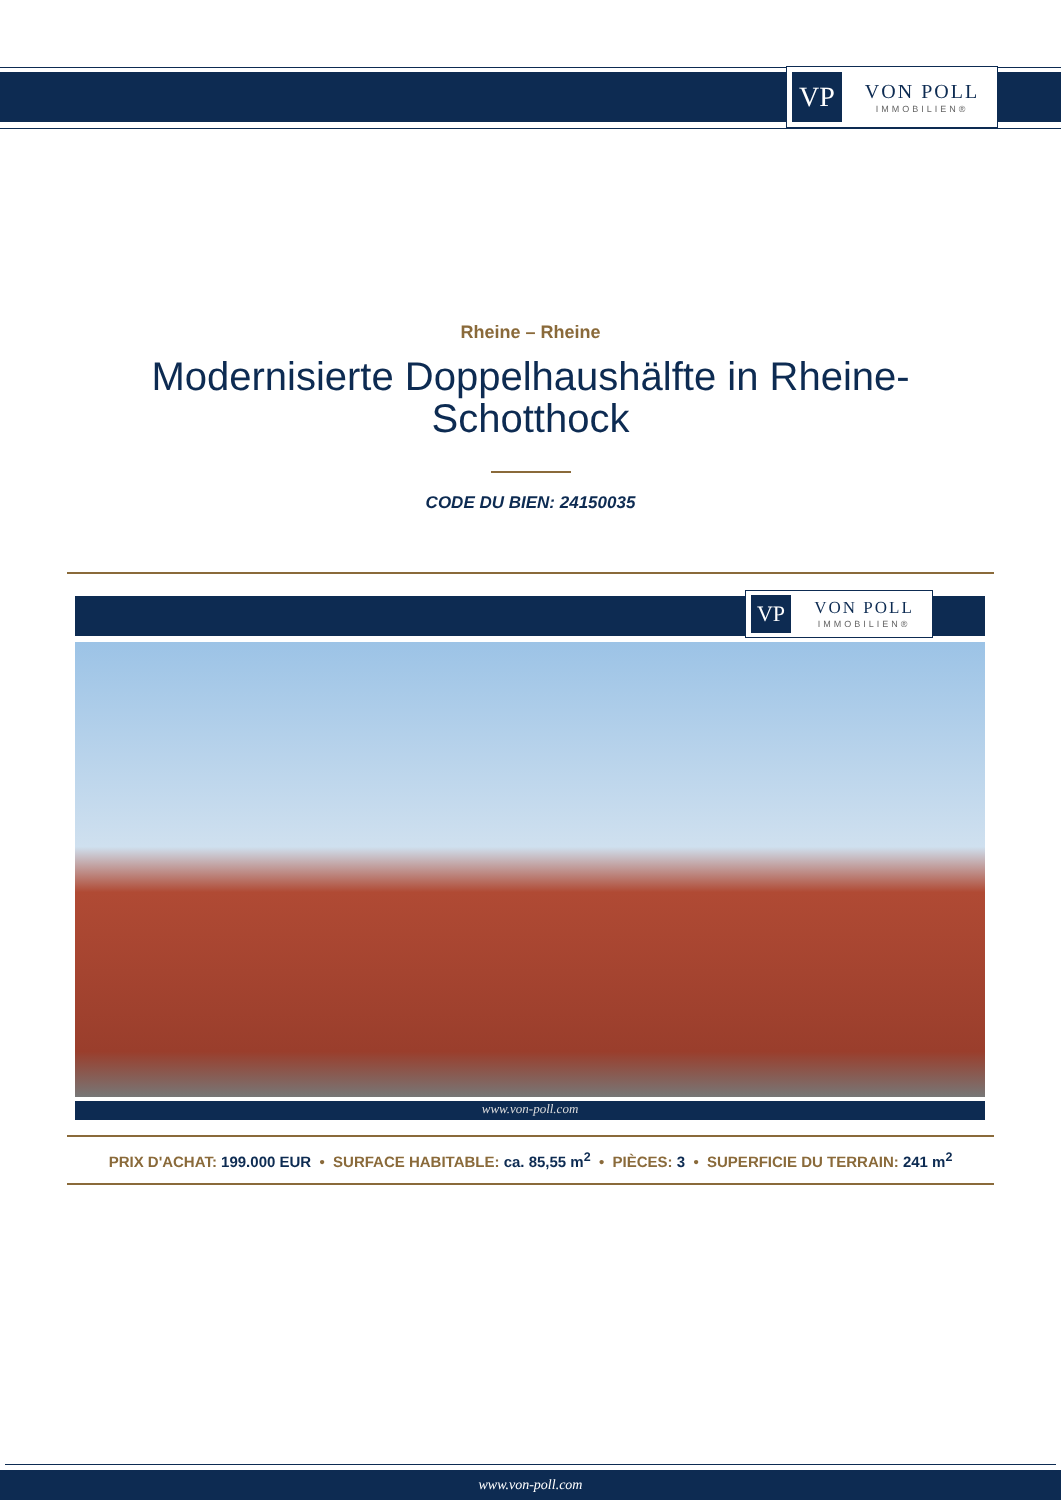VP
VON POLL
IMMOBILIEN®
Rheine – Rheine
Modernisierte Doppelhaushälfte in Rheine-Schotthock
CODE DU BIEN: 24150035
VP
VON POLL
IMMOBILIEN®
www.von-poll.com
PRIX D'ACHAT: 199.000 EUR • SURFACE HABITABLE: ca. 85,55 m<sup>2</sup> • PIÈCES: 3 • SUPERFICIE DU TERRAIN: 241 m<sup>2</sup>
www.von-poll.com